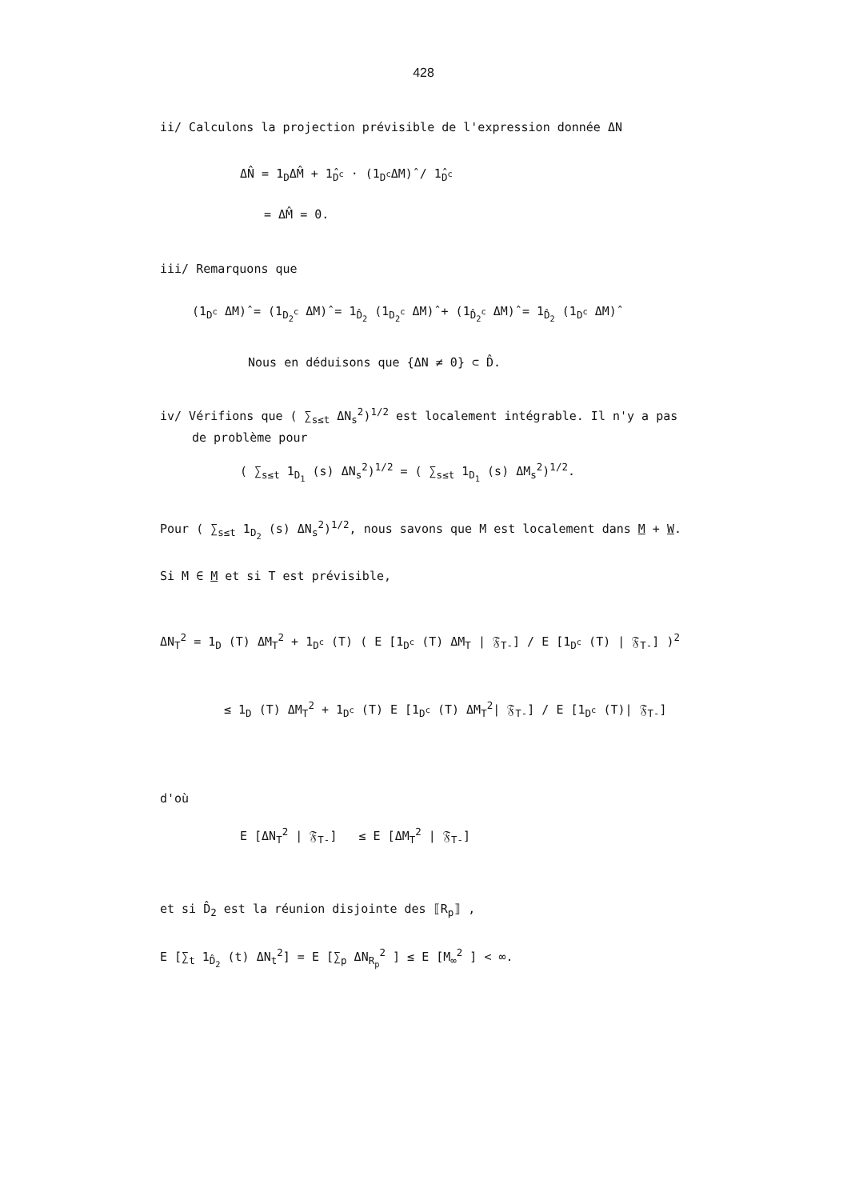428
ii/ Calculons la projection prévisible de l'expression donnée ΔN
ΔN̂ = 1<sub>D</sub>ΔM̂ + 1̂<sub>D<sup>c</sup></sub> · (1<sub>D<sup>c</sup></sub>ΔM)̂ / 1̂<sub>D<sup>c</sup></sub>
= ΔM̂ = 0.
iii/ Remarquons que
(1<sub>D<sup>c</sup></sub> ΔM)̂ = (1<sub>D<sub>2</sub><sup>c</sup></sub> ΔM)̂ = 1<sub>D̂<sub>2</sub></sub> (1<sub>D<sub>2</sub><sup>c</sup></sub> ΔM)̂ + (1<sub>D̂<sub>2</sub><sup>c</sup></sub> ΔM)̂ = 1<sub>D̂<sub>2</sub></sub> (1<sub>D<sup>c</sup></sub> ΔM)̂
Nous en déduisons que {ΔN ≠ 0} ⊂ D̂.
iv/ Vérifions que ( ∑<sub>s≤t</sub> ΔN<sub>s</sub><sup>2</sup>)<sup>1/2</sup> est localement intégrable. Il n'y a pas
de problème pour
( ∑<sub>s≤t</sub> 1<sub>D<sub>1</sub></sub> (s) ΔN<sub>s</sub><sup>2</sup>)<sup>1/2</sup> = ( ∑<sub>s≤t</sub> 1<sub>D<sub>1</sub></sub> (s) ΔM<sub>s</sub><sup>2</sup>)<sup>1/2</sup>.
Pour ( ∑<sub>s≤t</sub> 1<sub>D<sub>2</sub></sub> (s) ΔN<sub>s</sub><sup>2</sup>)<sup>1/2</sup>, nous savons que M est localement dans M + W.
Si M ∈ M et si T est prévisible,
ΔN<sub>T</sub><sup>2</sup> = 1<sub>D</sub> (T) ΔM<sub>T</sub><sup>2</sup> + 1<sub>D<sup>c</sup></sub> (T) ( E [1<sub>D<sup>c</sup></sub> (T) ΔM<sub>T</sub> | 𝔉<sub>T-</sub>] / E [1<sub>D<sup>c</sup></sub> (T) | 𝔉<sub>T-</sub>] )<sup>2</sup>
≤ 1<sub>D</sub> (T) ΔM<sub>T</sub><sup>2</sup> + 1<sub>D<sup>c</sup></sub> (T) E [1<sub>D<sup>c</sup></sub> (T) ΔM<sub>T</sub><sup>2</sup>| 𝔉<sub>T-</sub>] / E [1<sub>D<sup>c</sup></sub> (T)| 𝔉<sub>T-</sub>]
d'où
E [ΔN<sub>T</sub><sup>2</sup> | 𝔉<sub>T-</sub>] ≤ E [ΔM<sub>T</sub><sup>2</sup> | 𝔉<sub>T-</sub>]
et si D̂<sub>2</sub> est la réunion disjointe des ⟦R<sub>p</sub>⟧ ,
E [∑<sub>t</sub> 1<sub>D̂<sub>2</sub></sub> (t) ΔN<sub>t</sub><sup>2</sup>] = E [∑<sub>p</sub> ΔN<sub>R<sub>p</sub></sub><sup>2</sup> ] ≤ E [M<sub>∞</sub><sup>2</sup> ] < ∞.